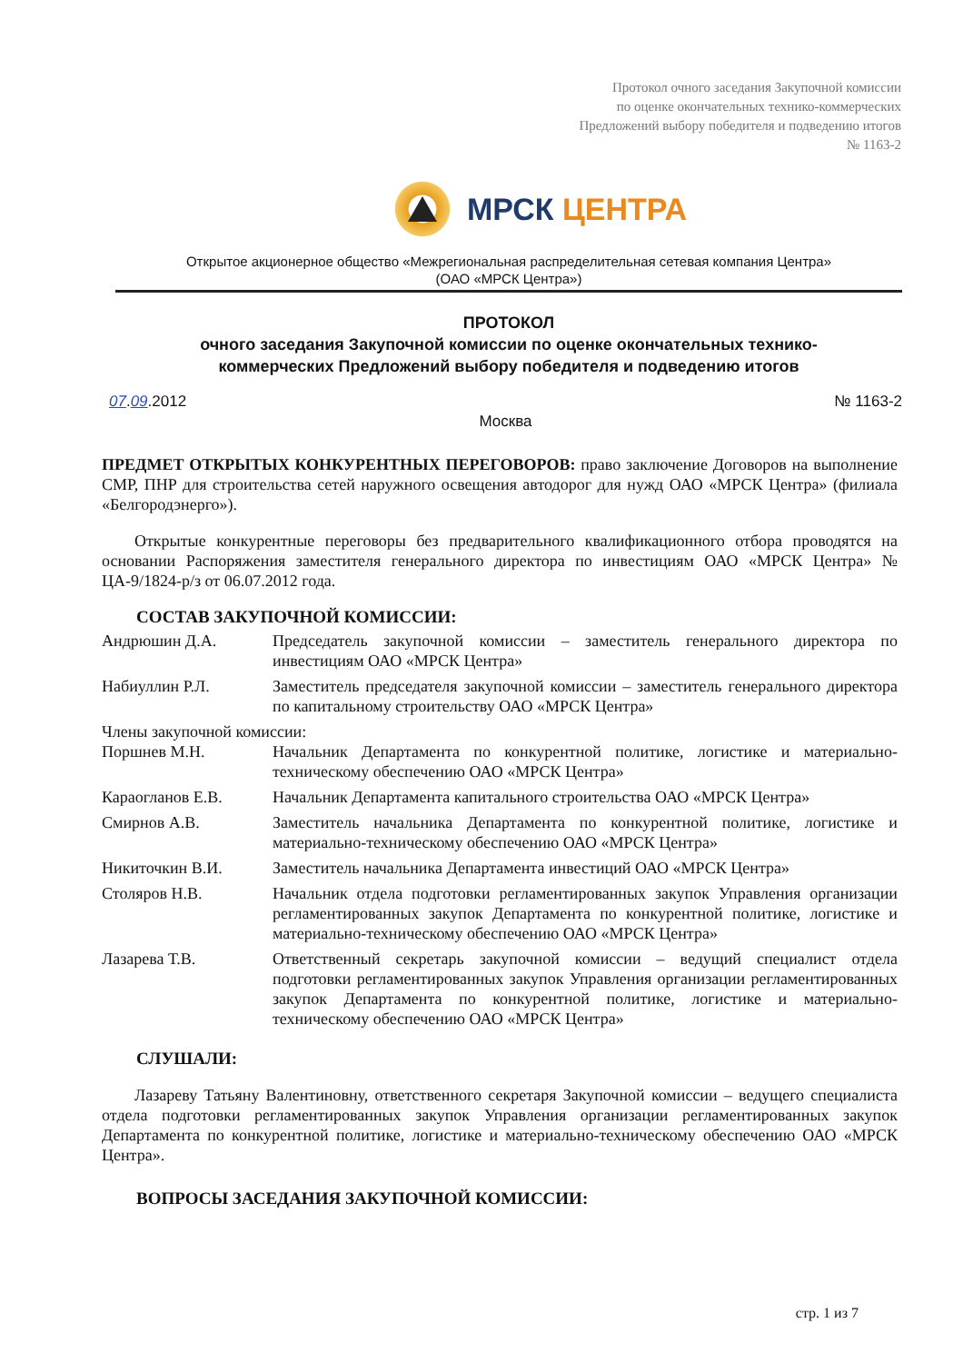Протокол очного заседания Закупочной комиссии
по оценке окончательных технико-коммерческих
Предложений выбору победителя и подведению итогов
№ 1163-2
МРСК ЦЕНТРА
Открытое акционерное общество «Межрегиональная распределительная сетевая компания Центра»
(ОАО «МРСК Центра»)
ПРОТОКОЛ
очного заседания Закупочной комиссии по оценке окончательных технико-
коммерческих Предложений выбору победителя и подведению итогов
07.09.2012 № 1163-2
Москва
ПРЕДМЕТ ОТКРЫТЫХ КОНКУРЕНТНЫХ ПЕРЕГОВОРОВ: право заключение Договоров на выполнение СМР, ПНР для строительства сетей наружного освещения автодорог для нужд ОАО «МРСК Центра» (филиала «Белгородэнерго»).
Открытые конкурентные переговоры без предварительного квалификационного отбора проводятся на основании Распоряжения заместителя генерального директора по инвестициям ОАО «МРСК Центра» № ЦА-9/1824-р/з от 06.07.2012 года.
СОСТАВ ЗАКУПОЧНОЙ КОМИССИИ:
Андрюшин Д.А. Председатель закупочной комиссии – заместитель генерального директора по инвестициям ОАО «МРСК Центра»
Набиуллин Р.Л. Заместитель председателя закупочной комиссии – заместитель генерального директора по капитальному строительству ОАО «МРСК Центра»
Члены закупочной комиссии:
Поршнев М.Н. Начальник Департамента по конкурентной политике, логистике и материально-техническому обеспечению ОАО «МРСК Центра»
Караогланов Е.В. Начальник Департамента капитального строительства ОАО «МРСК Центра»
Смирнов А.В. Заместитель начальника Департамента по конкурентной политике, логистике и материально-техническому обеспечению ОАО «МРСК Центра»
Никиточкин В.И. Заместитель начальника Департамента инвестиций ОАО «МРСК Центра»
Столяров Н.В. Начальник отдела подготовки регламентированных закупок Управления организации регламентированных закупок Департамента по конкурентной политике, логистике и материально-техническому обеспечению ОАО «МРСК Центра»
Лазарева Т.В. Ответственный секретарь закупочной комиссии – ведущий специалист отдела подготовки регламентированных закупок Управления организации регламентированных закупок Департамента по конкурентной политике, логистике и материально-техническому обеспечению ОАО «МРСК Центра»
СЛУШАЛИ:
Лазареву Татьяну Валентиновну, ответственного секретаря Закупочной комиссии – ведущего специалиста отдела подготовки регламентированных закупок Управления организации регламентированных закупок Департамента по конкурентной политике, логистике и материально-техническому обеспечению ОАО «МРСК Центра».
ВОПРОСЫ ЗАСЕДАНИЯ ЗАКУПОЧНОЙ КОМИССИИ:
стр. 1 из 7